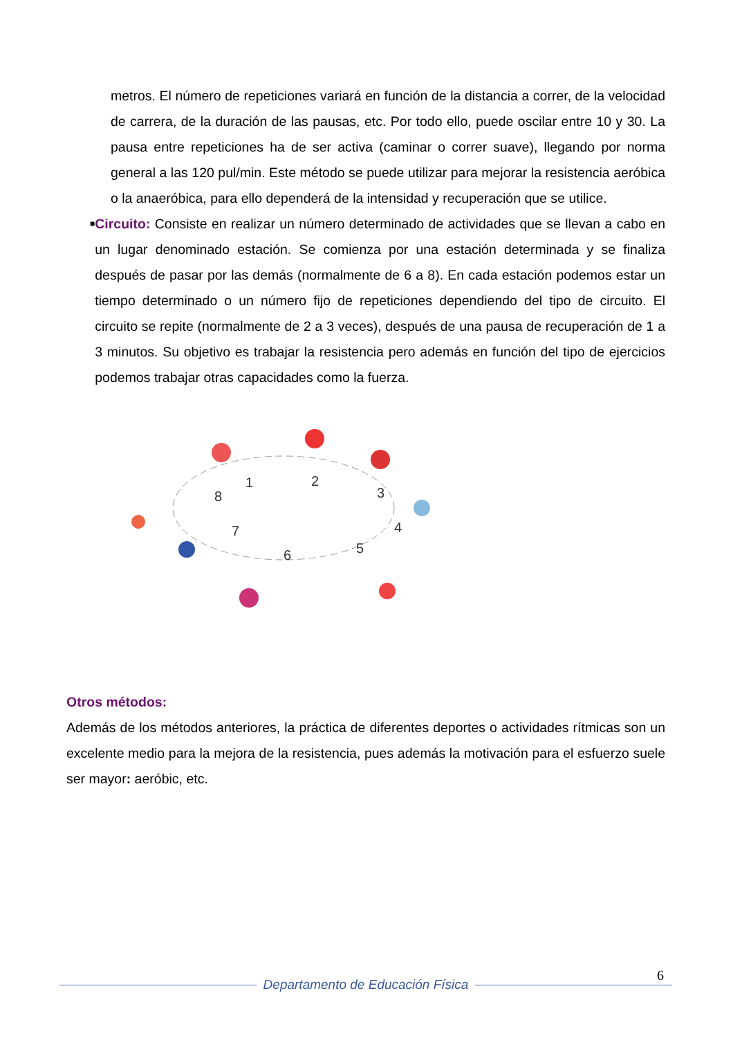metros. El número de repeticiones variará en función de la distancia a correr, de la velocidad de carrera, de la duración de las pausas, etc. Por todo ello, puede oscilar entre 10 y 30. La pausa entre repeticiones ha de ser activa (caminar o correr suave), llegando por norma general a las 120 pul/min. Este método se puede utilizar para mejorar la resistencia aeróbica o la anaeróbica, para ello dependerá de la intensidad y recuperación que se utilice.
■
Circuito: Consiste en realizar un número determinado de actividades que se llevan a cabo en un lugar denominado estación. Se comienza por una estación determinada y se finaliza después de pasar por las demás (normalmente de 6 a 8). En cada estación podemos estar un tiempo determinado o un número fijo de repeticiones dependiendo del tipo de circuito. El circuito se repite (normalmente de 2 a 3 veces), después de una pausa de recuperación de 1 a 3 minutos. Su objetivo es trabajar la resistencia pero además en función del tipo de ejercicios podemos trabajar otras capacidades como la fuerza.
1
2
3
4
5
6
7
8
Otros métodos:
Además de los métodos anteriores, la práctica de diferentes deportes o actividades rítmicas son un excelente medio para la mejora de la resistencia, pues además la motivación para el esfuerzo suele ser mayor: aeróbic, etc.
6
Departamento de Educación Física